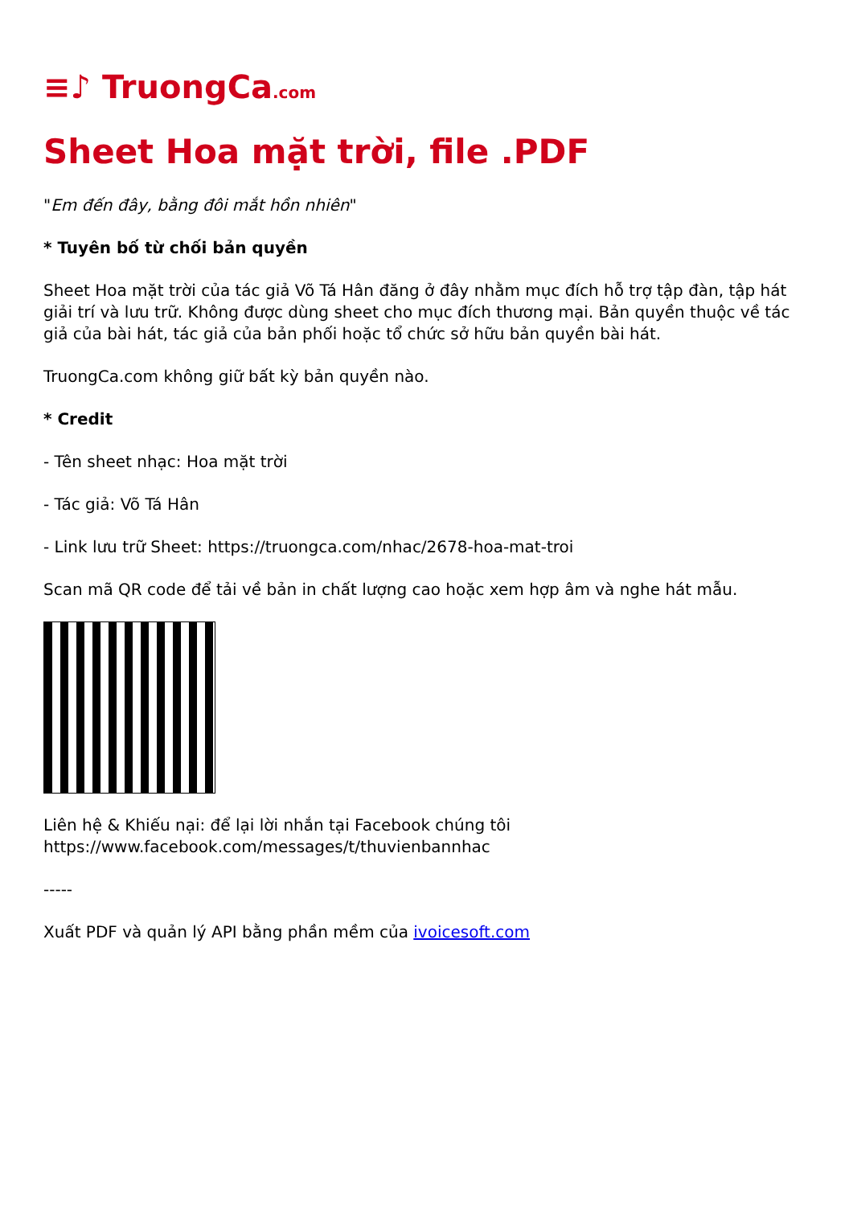≡♪ TruongCa.com
Sheet Hoa mặt trời, file .PDF
"Em đến đây, bằng đôi mắt hồn nhiên"
* Tuyên bố từ chối bản quyền
Sheet Hoa mặt trời của tác giả Võ Tá Hân đăng ở đây nhằm mục đích hỗ trợ tập đàn, tập hát giải trí và lưu trữ. Không được dùng sheet cho mục đích thương mại. Bản quyền thuộc về tác giả của bài hát, tác giả của bản phối hoặc tổ chức sở hữu bản quyền bài hát.
TruongCa.com không giữ bất kỳ bản quyền nào.
* Credit
- Tên sheet nhạc: Hoa mặt trời
- Tác giả: Võ Tá Hân
- Link lưu trữ Sheet: https://truongca.com/nhac/2678-hoa-mat-troi
Scan mã QR code để tải về bản in chất lượng cao hoặc xem hợp âm và nghe hát mẫu.
Liên hệ & Khiếu nại: để lại lời nhắn tại Facebook chúng tôi
https://www.facebook.com/messages/t/thuvienbannhac
-----
Xuất PDF và quản lý API bằng phần mềm của ivoicesoft.com